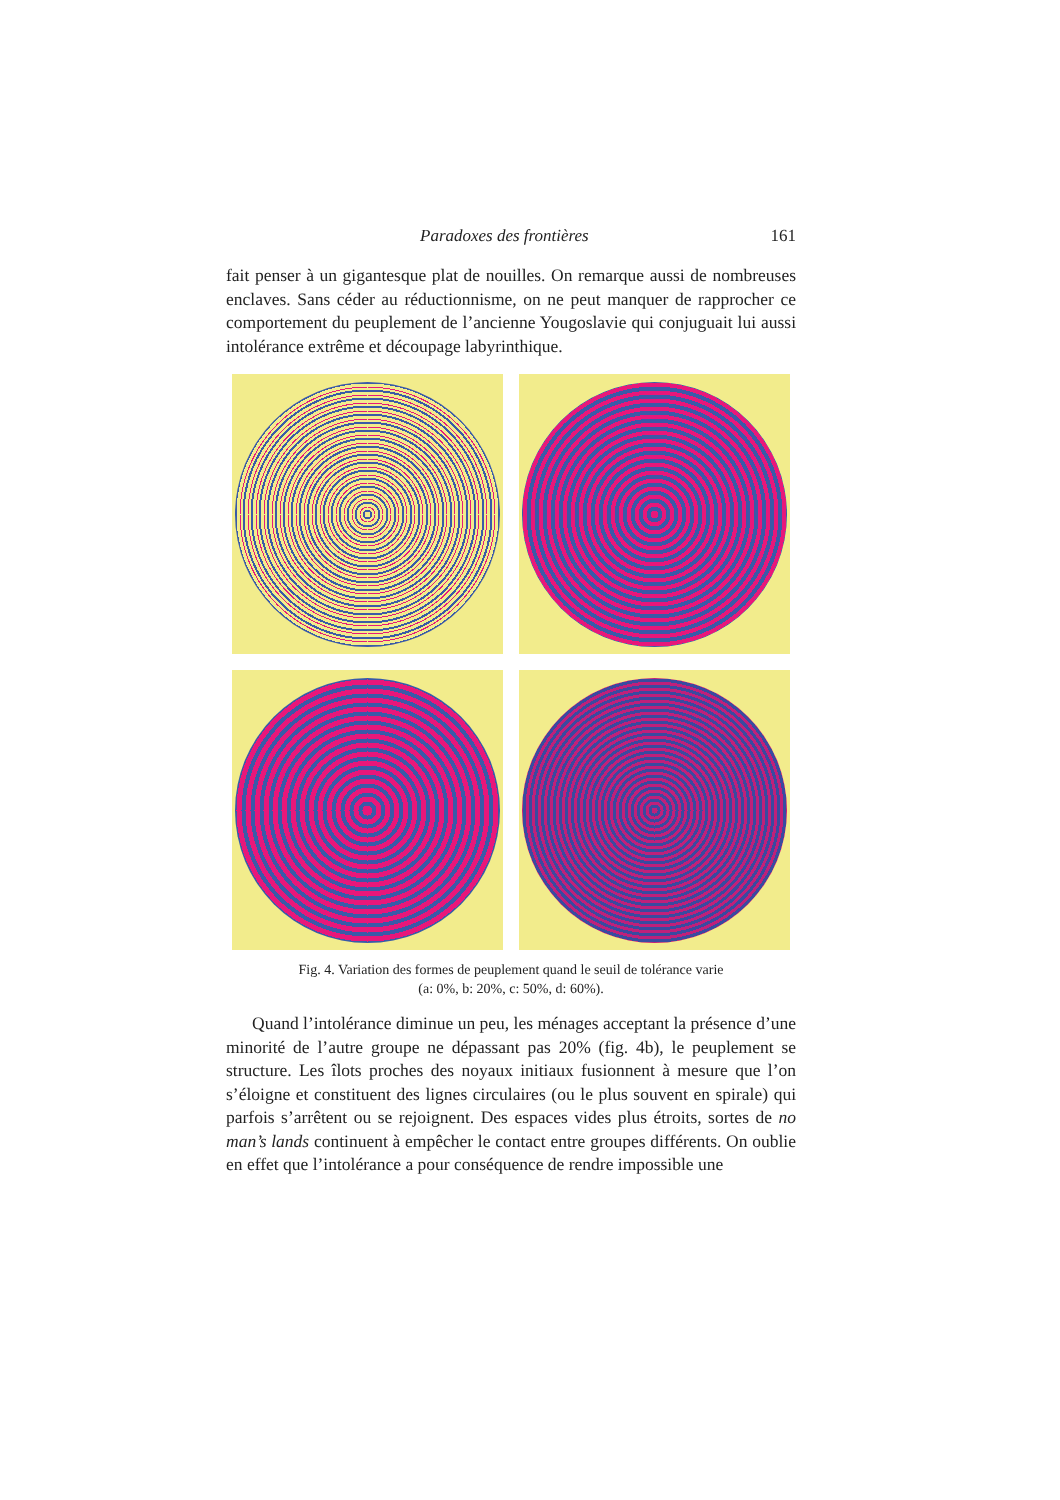Paradoxes des frontières 161
fait penser à un gigantesque plat de nouilles. On remarque aussi de nombreuses enclaves. Sans céder au réductionnisme, on ne peut manquer de rapprocher ce comportement du peuplement de l’ancienne Yougoslavie qui conjuguait lui aussi intolérance extrême et découpage labyrinthique.
Fig. 4. Variation des formes de peuplement quand le seuil de tolérance varie
(a: 0%, b: 20%, c: 50%, d: 60%).
Quand l’intolérance diminue un peu, les ménages acceptant la présence d’une minorité de l’autre groupe ne dépassant pas 20% (fig. 4b), le peuplement se structure. Les îlots proches des noyaux initiaux fusionnent à mesure que l’on s’éloigne et constituent des lignes circulaires (ou le plus souvent en spirale) qui parfois s’arrêtent ou se rejoignent. Des espaces vides plus étroits, sortes de no man’s lands continuent à empêcher le contact entre groupes différents. On oublie en effet que l’intolérance a pour conséquence de rendre impossible une